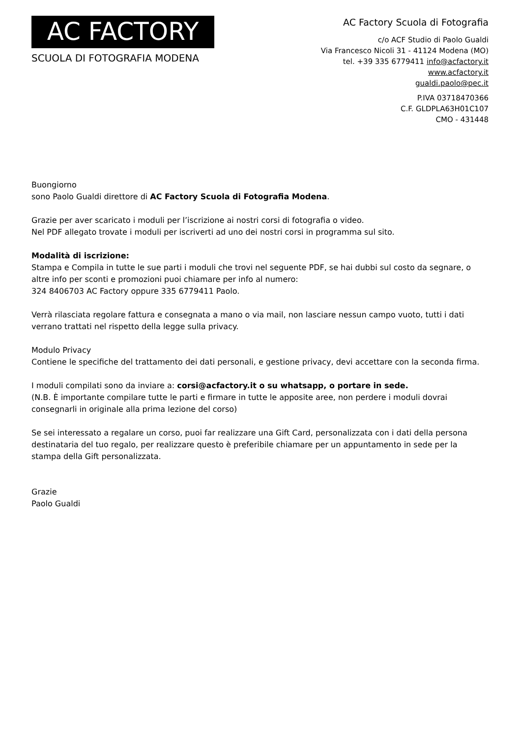AC FACTORY
SCUOLA DI FOTOGRAFIA MODENA
AC Factory Scuola di Fotografia
c/o ACF Studio di Paolo Gualdi
Via Francesco Nicoli 31 - 41124 Modena (MO)
tel. +39 335 6779411 info@acfactory.it
www.acfactory.it
gualdi.paolo@pec.it
P.IVA 03718470366
C.F. GLDPLA63H01C107
CMO - 431448
Buongiorno
sono Paolo Gualdi direttore di AC Factory Scuola di Fotografia Modena.
Grazie per aver scaricato i moduli per l’iscrizione ai nostri corsi di fotografia o video.
Nel PDF allegato trovate i moduli per iscriverti ad uno dei nostri corsi in programma sul sito.
Modalità di iscrizione:
Stampa e Compila in tutte le sue parti i moduli che trovi nel seguente PDF, se hai dubbi sul costo da segnare, o altre info per sconti e promozioni puoi chiamare per info al numero:
324 8406703 AC Factory oppure 335 6779411 Paolo.
Verrà rilasciata regolare fattura e consegnata a mano o via mail, non lasciare nessun campo vuoto, tutti i dati verrano trattati nel rispetto della legge sulla privacy.
Modulo Privacy
Contiene le specifiche del trattamento dei dati personali, e gestione privacy, devi accettare con la seconda firma.
I moduli compilati sono da inviare a: corsi@acfactory.it o su whatsapp, o portare in sede.
(N.B. È importante compilare tutte le parti e firmare in tutte le apposite aree, non perdere i moduli dovrai consegnarli in originale alla prima lezione del corso)
Se sei interessato a regalare un corso, puoi far realizzare una Gift Card, personalizzata con i dati della persona destinataria del tuo regalo, per realizzare questo è preferibile chiamare per un appuntamento in sede per la stampa della Gift personalizzata.
Grazie
Paolo Gualdi